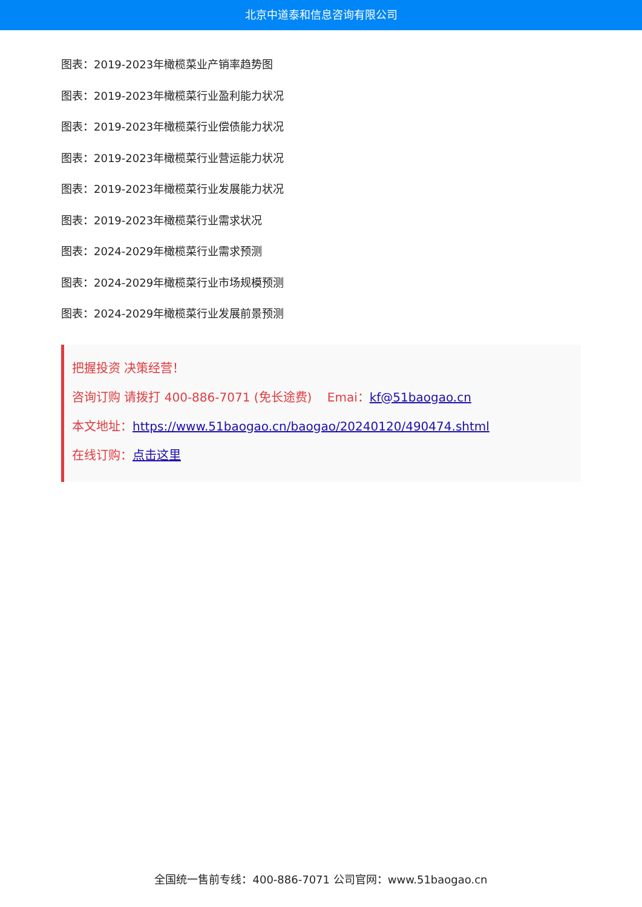北京中道泰和信息咨询有限公司
图表：2019-2023年橄榄菜业产销率趋势图
图表：2019-2023年橄榄菜行业盈利能力状况
图表：2019-2023年橄榄菜行业偿债能力状况
图表：2019-2023年橄榄菜行业营运能力状况
图表：2019-2023年橄榄菜行业发展能力状况
图表：2019-2023年橄榄菜行业需求状况
图表：2024-2029年橄榄菜行业需求预测
图表：2024-2029年橄榄菜行业市场规模预测
图表：2024-2029年橄榄菜行业发展前景预测
把握投资 决策经营！
咨询订购 请拨打 400-886-7071 (免长途费) Emai：kf@51baogao.cn
本文地址：https://www.51baogao.cn/baogao/20240120/490474.shtml
在线订购：点击这里
全国统一售前专线：400-886-7071 公司官网：www.51baogao.cn